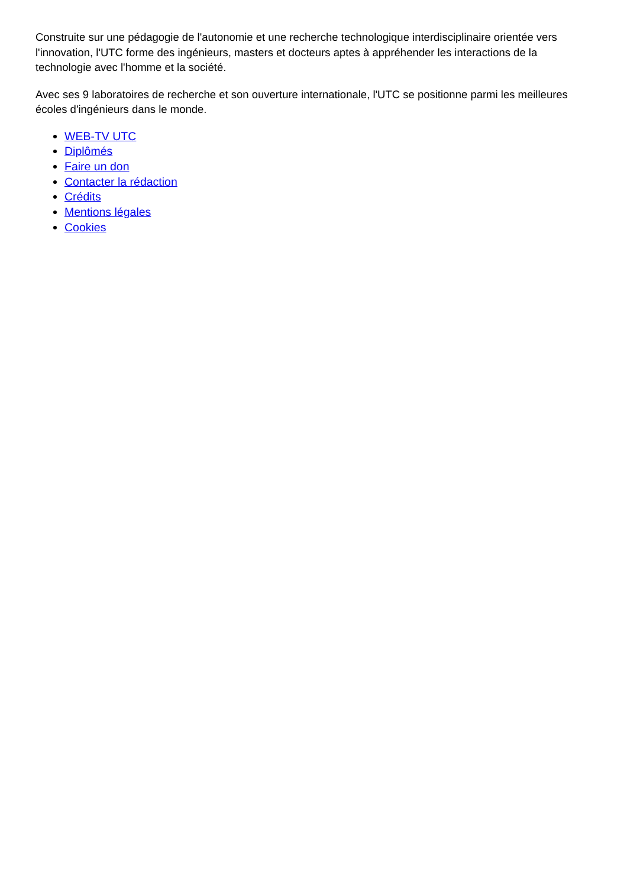Construite sur une pédagogie de l'autonomie et une recherche technologique interdisciplinaire orientée vers l'innovation, l'UTC forme des ingénieurs, masters et docteurs aptes à appréhender les interactions de la technologie avec l'homme et la société.
Avec ses 9 laboratoires de recherche et son ouverture internationale, l'UTC se positionne parmi les meilleures écoles d'ingénieurs dans le monde.
WEB-TV UTC
Diplômés
Faire un don
Contacter la rédaction
Crédits
Mentions légales
Cookies